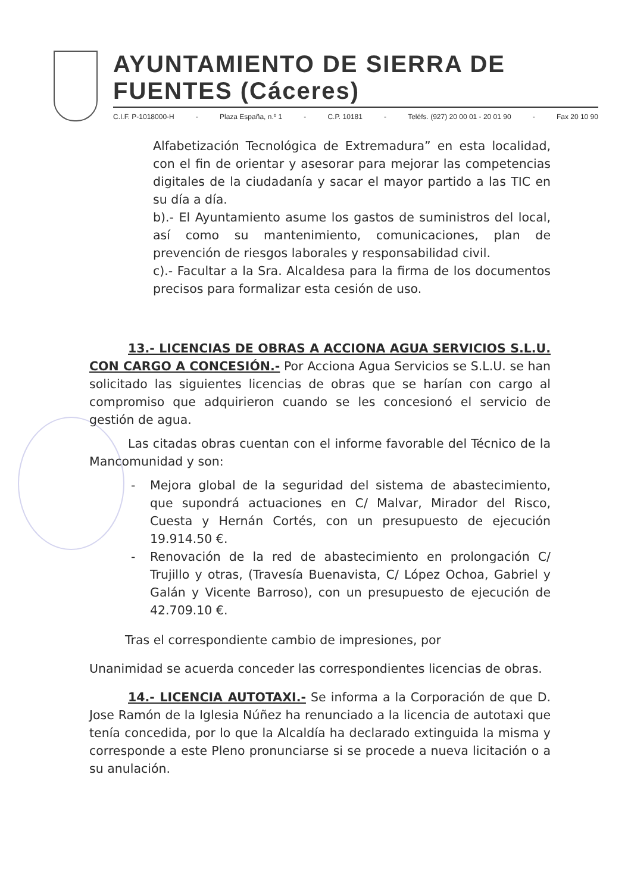AYUNTAMIENTO DE SIERRA DE FUENTES (Cáceres)
C.I.F. P-1018000-H - Plaza España, n.º 1 - C.P. 10181 - Teléfs. (927) 20 00 01 - 20 01 90 - Fax 20 10 90
Alfabetización Tecnológica de Extremadura” en esta localidad, con el fin de orientar y asesorar para mejorar las competencias digitales de la ciudadanía y sacar el mayor partido a las TIC en su día a día.
b).- El Ayuntamiento asume los gastos de suministros del local, así como su mantenimiento, comunicaciones, plan de prevención de riesgos laborales y responsabilidad civil.
c).- Facultar a la Sra. Alcaldesa para la firma de los documentos precisos para formalizar esta cesión de uso.
13.- LICENCIAS DE OBRAS A ACCIONA AGUA SERVICIOS S.L.U. CON CARGO A CONCESIÓN.- Por Acciona Agua Servicios se S.L.U. se han solicitado las siguientes licencias de obras que se harían con cargo al compromiso que adquirieron cuando se les concesionó el servicio de gestión de agua.
Las citadas obras cuentan con el informe favorable del Técnico de la Mancomunidad y son:
- Mejora global de la seguridad del sistema de abastecimiento, que supondrá actuaciones en C/ Malvar, Mirador del Risco, Cuesta y Hernán Cortés, con un presupuesto de ejecución 19.914.50 €.
- Renovación de la red de abastecimiento en prolongación C/ Trujillo y otras, (Travesía Buenavista, C/ López Ochoa, Gabriel y Galán y Vicente Barroso), con un presupuesto de ejecución de 42.709.10 €.
Tras el correspondiente cambio de impresiones, por
Unanimidad se acuerda conceder las correspondientes licencias de obras.
14.- LICENCIA AUTOTAXI.- Se informa a la Corporación de que D. Jose Ramón de la Iglesia Núñez ha renunciado a la licencia de autotaxi que tenía concedida, por lo que la Alcaldía ha declarado extinguida la misma y corresponde a este Pleno pronunciarse si se procede a nueva licitación o a su anulación.